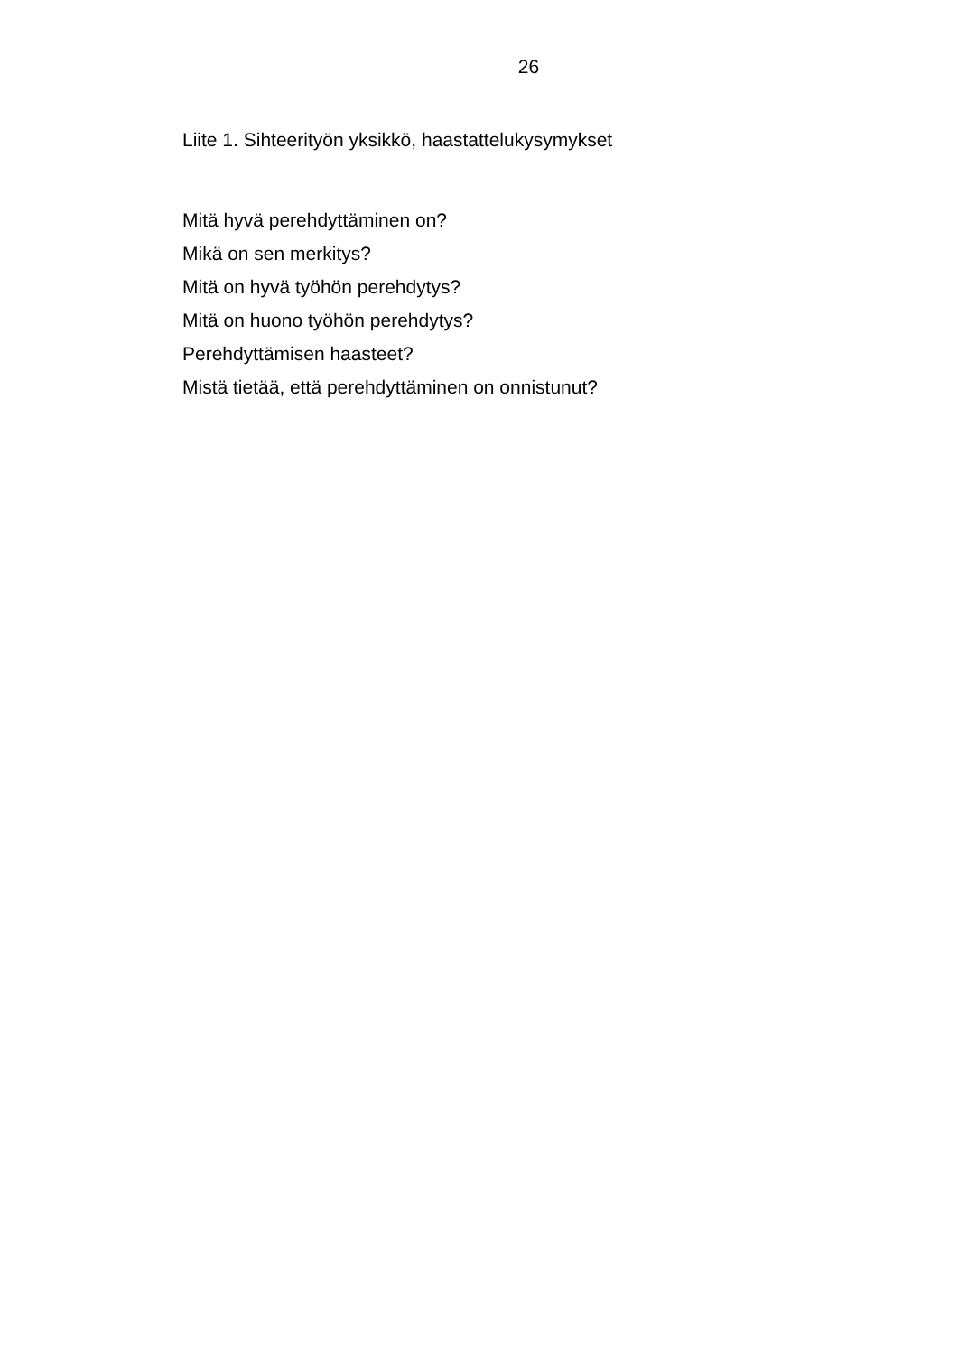26
Liite 1. Sihteerityön yksikkö, haastattelukysymykset
Mitä hyvä perehdyttäminen on?
Mikä on sen merkitys?
Mitä on hyvä työhön perehdytys?
Mitä on huono työhön perehdytys?
Perehdyttämisen haasteet?
Mistä tietää, että perehdyttäminen on onnistunut?